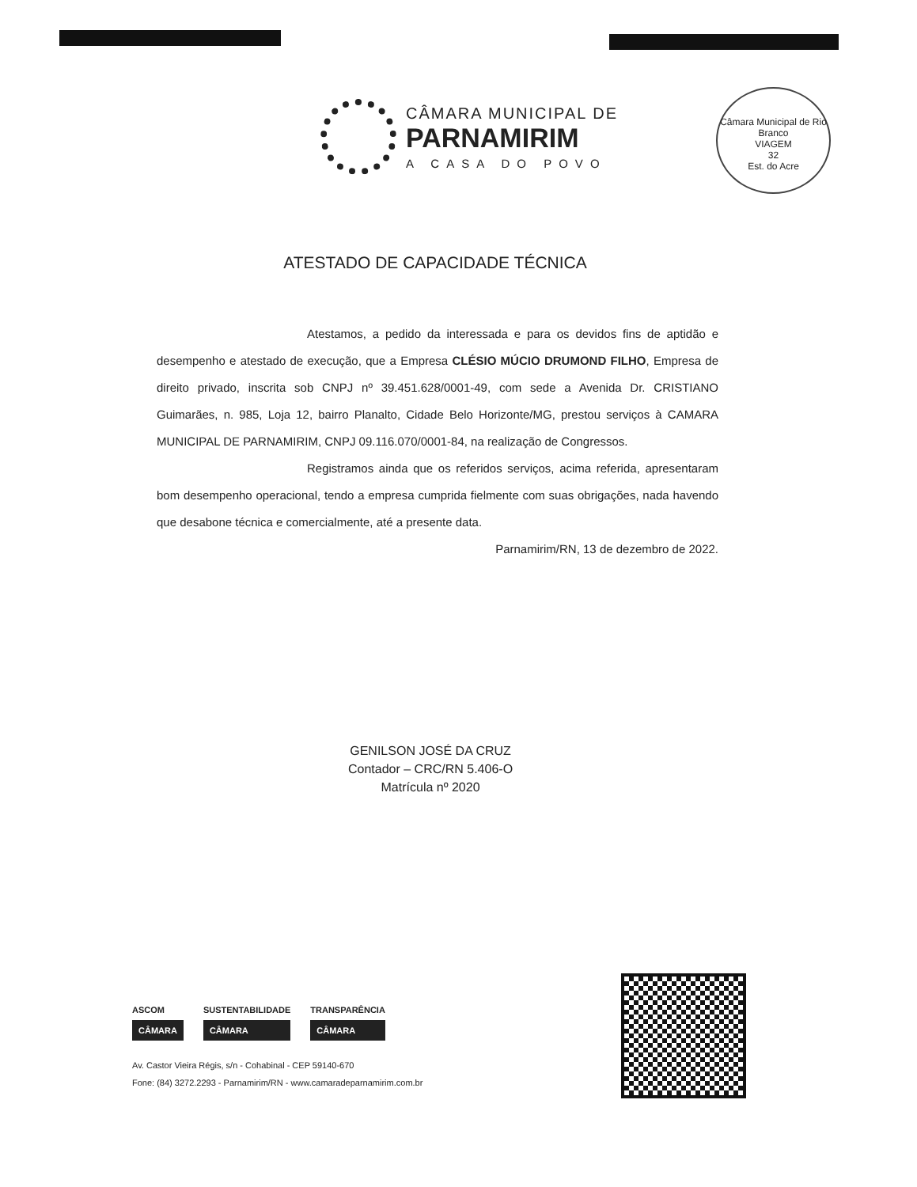CÂMARA MUNICIPAL DE
PARNAMIRIM
A CASA DO POVO
Câmara Municipal de Rio Branco
VIAGEM
32
Est. do Acre
ATESTADO DE CAPACIDADE TÉCNICA
Atestamos, a pedido da interessada e para os devidos fins de aptidão e desempenho e atestado de execução, que a Empresa CLÉSIO MÚCIO DRUMOND FILHO, Empresa de direito privado, inscrita sob CNPJ nº 39.451.628/0001-49, com sede a Avenida Dr. CRISTIANO Guimarães, n. 985, Loja 12, bairro Planalto, Cidade Belo Horizonte/MG, prestou serviços à CAMARA MUNICIPAL DE PARNAMIRIM, CNPJ 09.116.070/0001-84, na realização de Congressos.
Registramos ainda que os referidos serviços, acima referida, apresentaram bom desempenho operacional, tendo a empresa cumprida fielmente com suas obrigações, nada havendo que desabone técnica e comercialmente, até a presente data.
Parnamirim/RN, 13 de dezembro de 2022.
GENILSON JOSÉ DA CRUZ
Contador – CRC/RN 5.406-O
Matrícula nº 2020
ASCOM
CÂMARA
SUSTENTABILIDADE
CÂMARA
TRANSPARÊNCIA
CÂMARA
Av. Castor Vieira Régis, s/n - Cohabinal - CEP 59140-670
Fone: (84) 3272.2293 - Parnamirim/RN - www.camaradeparnamirim.com.br